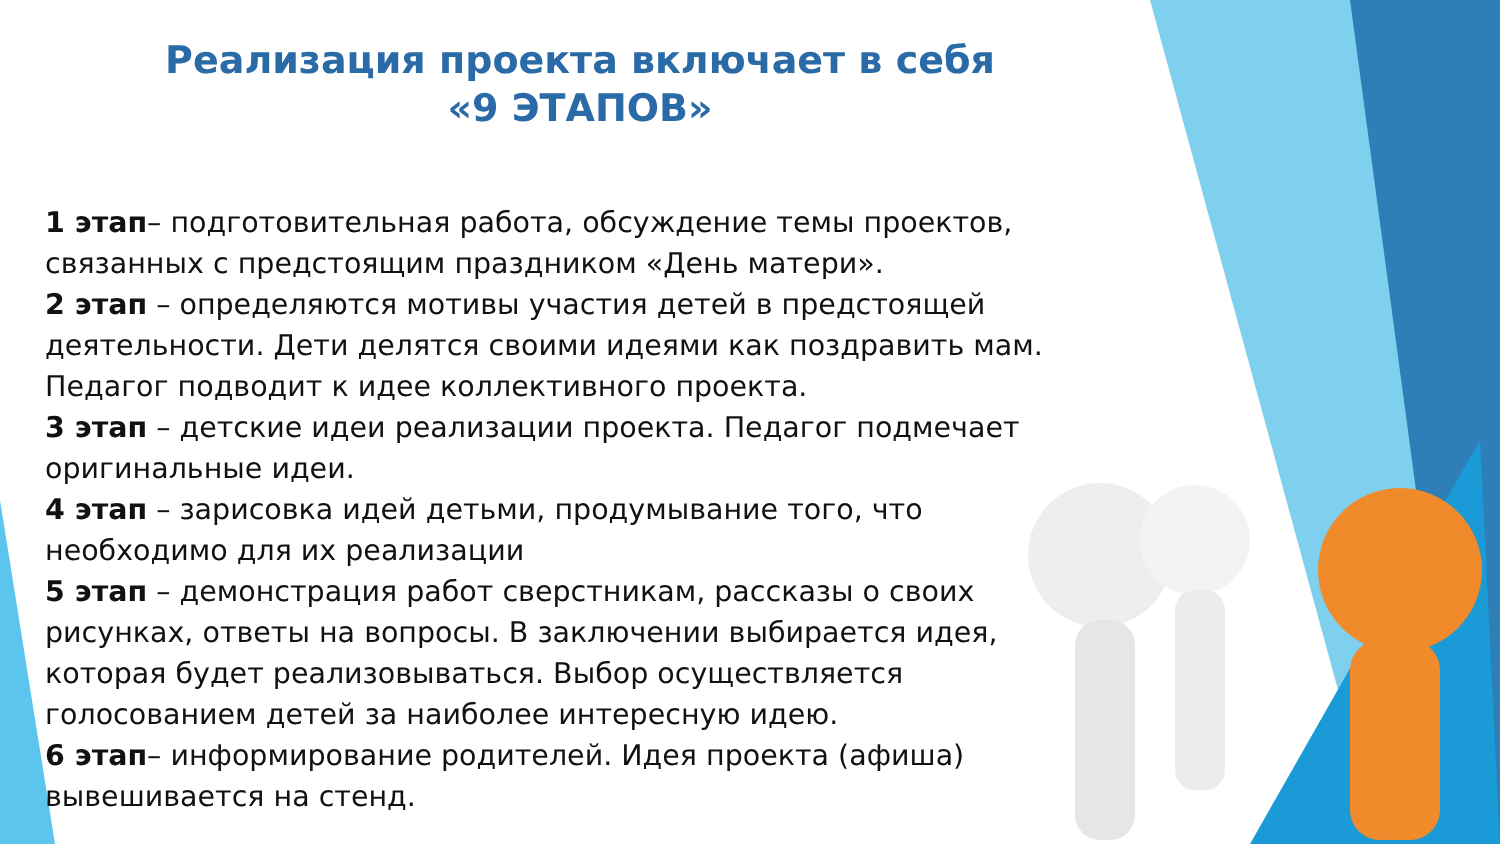Реализация проекта включает в себя
«9 ЭТАПОВ»
1 этап– подготовительная работа, обсуждение темы проектов, связанных с предстоящим праздником «День матери».
2 этап – определяются мотивы участия детей в предстоящей деятельности. Дети делятся своими идеями как поздравить мам. Педагог подводит к идее коллективного проекта.
3 этап – детские идеи реализации проекта. Педагог подмечает оригинальные идеи.
4 этап – зарисовка идей детьми, продумывание того, что необходимо для их реализации
5 этап – демонстрация работ сверстникам, рассказы о своих рисунках, ответы на вопросы. В заключении выбирается идея, которая будет реализовываться. Выбор осуществляется голосованием детей за наиболее интересную идею.
6 этап– информирование родителей. Идея проекта (афиша) вывешивается на стенд.